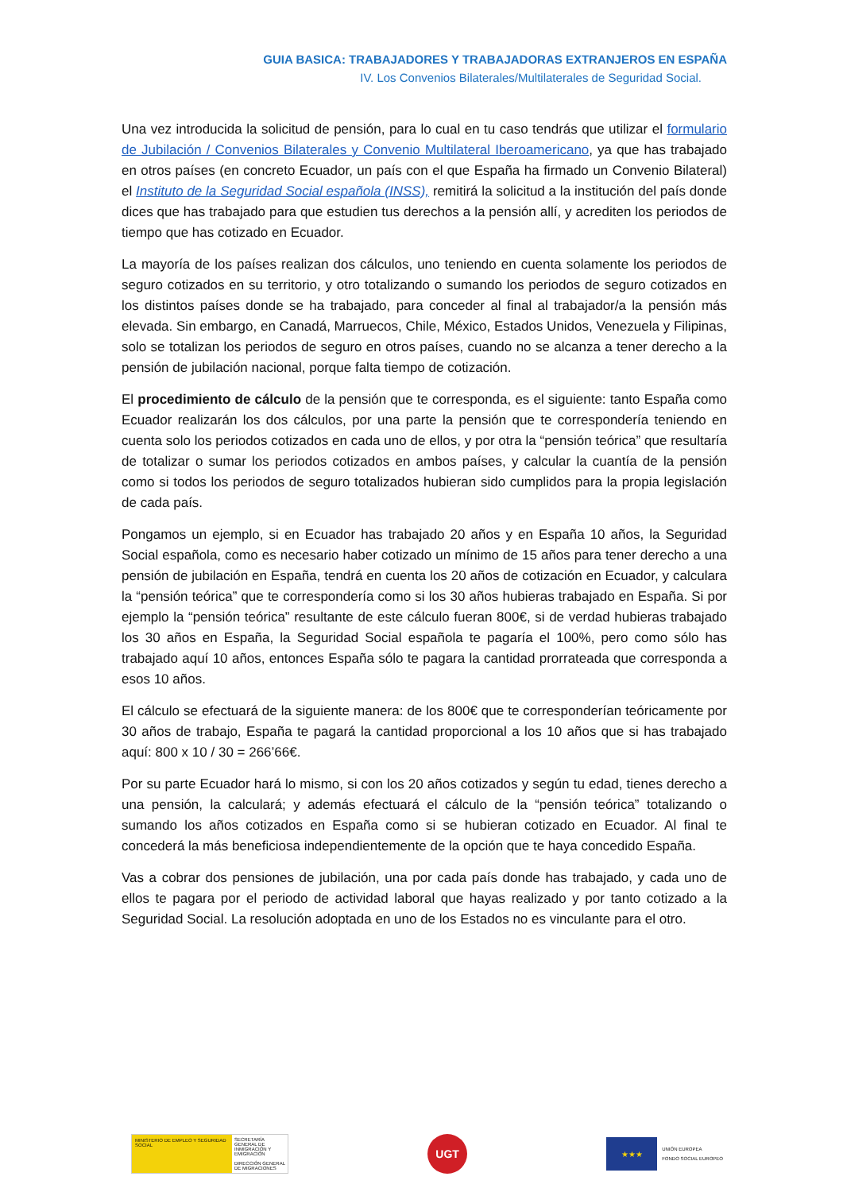GUIA BASICA: TRABAJADORES Y TRABAJADORAS EXTRANJEROS EN ESPAÑA
IV. Los Convenios Bilaterales/Multilaterales de Seguridad Social.
Una vez introducida la solicitud de pensión, para lo cual en tu caso tendrás que utilizar el formulario de Jubilación / Convenios Bilaterales y Convenio Multilateral Iberoamericano, ya que has trabajado en otros países (en concreto Ecuador, un país con el que España ha firmado un Convenio Bilateral) el Instituto de la Seguridad Social española (INSS), remitirá la solicitud a la institución del país donde dices que has trabajado para que estudien tus derechos a la pensión allí, y acrediten los periodos de tiempo que has cotizado en Ecuador.
La mayoría de los países realizan dos cálculos, uno teniendo en cuenta solamente los periodos de seguro cotizados en su territorio, y otro totalizando o sumando los periodos de seguro cotizados en los distintos países donde se ha trabajado, para conceder al final al trabajador/a la pensión más elevada. Sin embargo, en Canadá, Marruecos, Chile, México, Estados Unidos, Venezuela y Filipinas, solo se totalizan los periodos de seguro en otros países, cuando no se alcanza a tener derecho a la pensión de jubilación nacional, porque falta tiempo de cotización.
El procedimiento de cálculo de la pensión que te corresponda, es el siguiente: tanto España como Ecuador realizarán los dos cálculos, por una parte la pensión que te correspondería teniendo en cuenta solo los periodos cotizados en cada uno de ellos, y por otra la “pensión teórica” que resultaría de totalizar o sumar los periodos cotizados en ambos países, y calcular la cuantía de la pensión como si todos los periodos de seguro totalizados hubieran sido cumplidos para la propia legislación de cada país.
Pongamos un ejemplo, si en Ecuador has trabajado 20 años y en España 10 años, la Seguridad Social española, como es necesario haber cotizado un mínimo de 15 años para tener derecho a una pensión de jubilación en España, tendrá en cuenta los 20 años de cotización en Ecuador, y calculara la “pensión teórica” que te correspondería como si los 30 años hubieras trabajado en España. Si por ejemplo la “pensión teórica” resultante de este cálculo fueran 800€, si de verdad hubieras trabajado los 30 años en España, la Seguridad Social española te pagaría el 100%, pero como sólo has trabajado aquí 10 años, entonces España sólo te pagara la cantidad prorrateada que corresponda a esos 10 años.
El cálculo se efectuará de la siguiente manera: de los 800€ que te corresponderían teóricamente por 30 años de trabajo, España te pagará la cantidad proporcional a los 10 años que si has trabajado aquí: 800 x 10 / 30 = 266’66€.
Por su parte Ecuador hará lo mismo, si con los 20 años cotizados y según tu edad, tienes derecho a una pensión, la calculará; y además efectuará el cálculo de la “pensión teórica” totalizando o sumando los años cotizados en España como si se hubieran cotizado en Ecuador. Al final te concederá la más beneficiosa independientemente de la opción que te haya concedido España.
Vas a cobrar dos pensiones de jubilación, una por cada país donde has trabajado, y cada uno de ellos te pagara por el periodo de actividad laboral que hayas realizado y por tanto cotizado a la Seguridad Social. La resolución adoptada en uno de los Estados no es vinculante para el otro.
MINISTERIO DE EMPLEO Y SEGURIDAD SOCIAL
SECRETARÍA GENERAL DE INMIGRACIÓN Y EMIGRACIÓN
DIRECCIÓN GENERAL DE MIGRACIONES
UGT
★★★
UNIÓN EUROPEA
FONDO SOCIAL EUROPEO